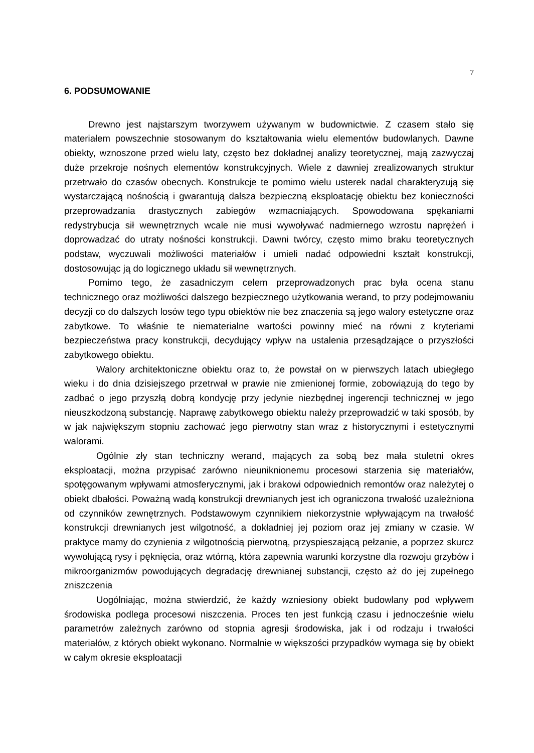7
6. PODSUMOWANIE
Drewno jest najstarszym tworzywem używanym w budownictwie. Z czasem stało się materiałem powszechnie stosowanym do kształtowania wielu elementów budowlanych. Dawne obiekty, wznoszone przed wielu laty, często bez dokładnej analizy teoretycznej, mają zazwyczaj duże przekroje nośnych elementów konstrukcyjnych. Wiele z dawniej zrealizowanych struktur przetrwało do czasów obecnych. Konstrukcje te pomimo wielu usterek nadal charakteryzują się wystarczającą nośnością i gwarantują dalsza bezpieczną eksploatację obiektu bez konieczności przeprowadzania drastycznych zabiegów wzmacniających. Spowodowana spękaniami redystrybucja sił wewnętrznych wcale nie musi wywoływać nadmiernego wzrostu naprężeń i doprowadzać do utraty nośności konstrukcji. Dawni twórcy, często mimo braku teoretycznych podstaw, wyczuwali możliwości materiałów i umieli nadać odpowiedni kształt konstrukcji, dostosowując ją do logicznego układu sił wewnętrznych.
Pomimo tego, że zasadniczym celem przeprowadzonych prac była ocena stanu technicznego oraz możliwości dalszego bezpiecznego użytkowania werand, to przy podejmowaniu decyzji co do dalszych losów tego typu obiektów nie bez znaczenia są jego walory estetyczne oraz zabytkowe. To właśnie te niematerialne wartości powinny mieć na równi z kryteriami bezpieczeństwa pracy konstrukcji, decydujący wpływ na ustalenia przesądzające o przyszłości zabytkowego obiektu.
Walory architektoniczne obiektu oraz to, że powstał on w pierwszych latach ubiegłego wieku i do dnia dzisiejszego przetrwał w prawie nie zmienionej formie, zobowiązują do tego by zadbać o jego przyszłą dobrą kondycję przy jedynie niezbędnej ingerencji technicznej w jego nieuszkodzoną substancję. Naprawę zabytkowego obiektu należy przeprowadzić w taki sposób, by w jak największym stopniu zachować jego pierwotny stan wraz z historycznymi i estetycznymi walorami.
Ogólnie zły stan techniczny werand, mających za sobą bez mała stuletni okres eksploatacji, można przypisać zarówno nieuniknionemu procesowi starzenia się materiałów, spotęgowanym wpływami atmosferycznymi, jak i brakowi odpowiednich remontów oraz należytej o obiekt dbałości. Poważną wadą konstrukcji drewnianych jest ich ograniczona trwałość uzależniona od czynników zewnętrznych. Podstawowym czynnikiem niekorzystnie wpływającym na trwałość konstrukcji drewnianych jest wilgotność, a dokładniej jej poziom oraz jej zmiany w czasie. W praktyce mamy do czynienia z wilgotnością pierwotną, przyspieszającą pełzanie, a poprzez skurcz wywołującą rysy i pęknięcia, oraz wtórną, która zapewnia warunki korzystne dla rozwoju grzybów i mikroorganizmów powodujących degradację drewnianej substancji, często aż do jej zupełnego zniszczenia
Uogólniając, można stwierdzić, że każdy wzniesiony obiekt budowlany pod wpływem środowiska podlega procesowi niszczenia. Proces ten jest funkcją czasu i jednocześnie wielu parametrów zależnych zarówno od stopnia agresji środowiska, jak i od rodzaju i trwałości materiałów, z których obiekt wykonano. Normalnie w większości przypadków wymaga się by obiekt w całym okresie eksploatacji